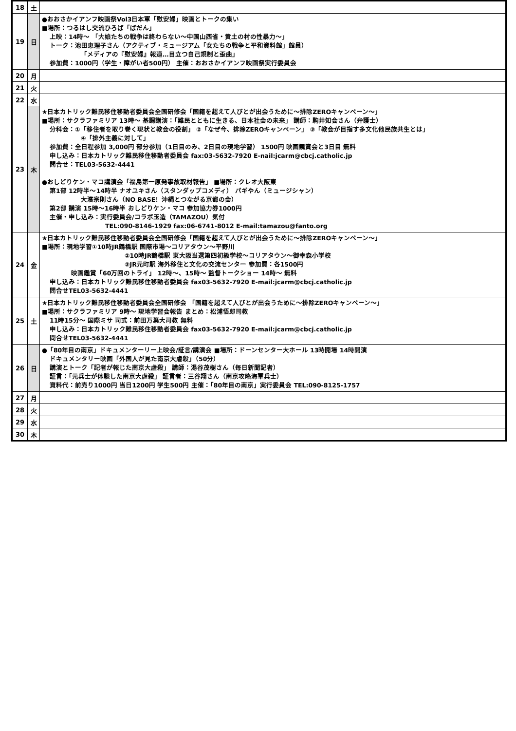| 18 | 土 | |
| 19 | 日 | ●おおさかイアンフ映画祭Vol3日本軍「慰安婦」映画とトークの集い ■場所：つるはし交流ひろば「ぱだん」 上映：14時～ 「大娘たちの戦争は終わらない～中国山西省・黄土の村の性暴力～」 トーク：池田恵理子さん（アクティブ・ミュージアム「女たちの戦争と平和資料館」館員） 「メディアの『慰安婦』報道…目立つ自己規制と歪曲」 参加費：1000円（学生・障がい者500円） 主催：おおさかイアンフ映画祭実行委員会 |
| 20 | 月 | |
| 21 | 火 | |
| 22 | 水 | |
| 23 | 木 | ★日本カトリック難民移住移動者委員会全国研修会「国籍を超えて人びとが出会うために～排除ZEROキャンペーン～」 ■場所：サクラファミリア 13時～ 基調講演：「難民とともに生きる、日本社会の未来」 講師：駒井知会さん（弁護士） 分科会：①「移住者を取り巻く現状と教会の役割」 ②「なぜ今、排除ZEROキャンペーン」 ③「教会が目指す多文化他民族共生とは」 ④「排外主義に対して」 参加費：全日程参加 3,000円 部分参加（1日目のみ、2日目の現地学習） 1500円 映画観賞会と3日目 無料 申し込み：日本カトリック難民移住移動者委員会 fax:03-5632-7920 E-nail:jcarm@cbcj.catholic.jp 問合せ：TEL03-5632-4441 ●おしどりケン・マコ講演会「福島第一原発事故取材報告」 ■場所：クレオ大阪東 第1部 12時半～14時半 ナオユキさん（スタンダップコメディ） パギやん（ミュージシャン） 大濱宗則さん（NO BASE！沖縄とつながる京都の会） 第2部 講演 15時～16時半 おしどりケン・マコ 参加協力券1000円 主催・申し込み：実行委員会/コラボ玉造（TAMAZOU）気付 TEL:090-8146-1929 fax:06-6741-8012 E-mail:tamazou@fanto.org |
| 24 | 金 | ★日本カトリック難民移住移動者委員会全国研修会「国籍を超えて人びとが出会うために～排除ZEROキャンペーン～」 ■場所：現地学習①10時JR鶴橋駅 国際市場～コリアタウン～平野川 ②10時JR鶴橋駅 東大阪当選第四初級学校～コリアタウン～御幸森小学校 ③JR元町駅 海外移住と文化の交流センター 参加費：各1500円 映画鑑賞「60万回のトライ」 12時～、15時～ 監督トークショー 14時～ 無料 申し込み：日本カトリック難民移住移動者委員会 fax03-5632-7920 E-mail:jcarm@cbcj.catholic.jp 問合せTEL03-5632-4441 |
| 25 | 土 | ★日本カトリック難民移住移動者委員会全国研修会 「国籍を超えて人びとが出会うために～排除ZEROキャンペーン～」 ■場所：サクラファミリア 9時～ 現地学習会報告 まとめ：松浦悟郎司教 11時15分～ 国際ミサ 司式：前田万葉大司教 無料 申し込み：日本カトリック難民移住移動者委員会 fax03-5632-7920 E-mail:jcarm@cbcj.catholic.jp 問合せTEL03-5632-4441 |
| 26 | 日 | ●「80年目の南京」ドキュメンターリー上映会/証言/講演会 ■場所：ドーンセンター大ホール 13時開場 14時開演 ドキュメンタリー映画「外国人が見た南京大虐殺」（50分） 講演とトーク「記者が報じた南京大虐殺」 講師：湯谷茂樹さん（毎日新聞記者） 証言：「元兵士が体験した南京大虐殺」 証言者：三谷翔さん（南京攻略海軍兵士） 資料代：前売り1000円 当日1200円 学生500円 主催：「80年目の南京」実行委員会 TEL:090-8125-1757 |
| 27 | 月 | |
| 28 | 火 | |
| 29 | 水 | |
| 30 | 木 | |